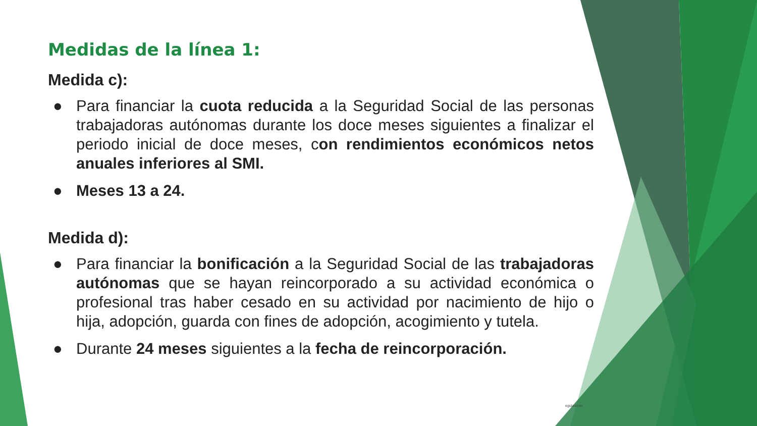Medidas de la línea 1:
Medida c):
● Para financiar la cuota reducida a la Seguridad Social de las personas trabajadoras autónomas durante los doce meses siguientes a finalizar el periodo inicial de doce meses, con rendimientos económicos netos anuales inferiores al SMI.
● Meses 13 a 24.
Medida d):
● Para financiar la bonificación a la Seguridad Social de las trabajadoras autónomas que se hayan reincorporado a su actividad económica o profesional tras haber cesado en su actividad por nacimiento de hijo o hija, adopción, guarda con fines de adopción, acogimiento y tutela.
● Durante 24 meses siguientes a la fecha de reincorporación.
eguladoras